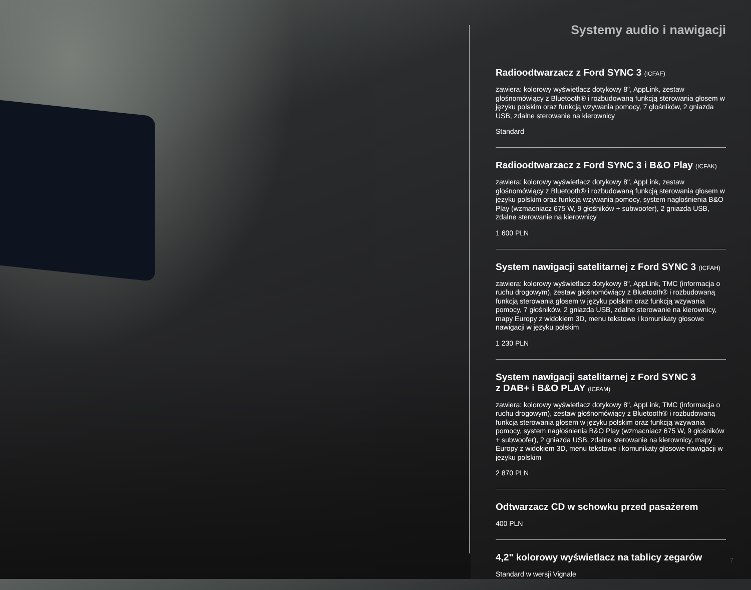Systemy audio i nawigacji
Radioodtwarzacz z Ford SYNC 3 (ICFAF)
zawiera: kolorowy wyświetlacz dotykowy 8", AppLink, zestaw głośnomówiący z Bluetooth® i rozbudowaną funkcją sterowania głosem w języku polskim oraz funkcją wzywania pomocy, 7 głośników, 2 gniazda USB, zdalne sterowanie na kierownicy
Standard
Radioodtwarzacz z Ford SYNC 3 i B&O Play (ICFAK)
zawiera: kolorowy wyświetlacz dotykowy 8", AppLink, zestaw głośnomówiący z Bluetooth® i rozbudowaną funkcją sterowania głosem w języku polskim oraz funkcją wzywania pomocy, system nagłośnienia B&O Play (wzmacniacz 675 W, 9 głośników + subwoofer), 2 gniazda USB, zdalne sterowanie na kierownicy
1 600 PLN
System nawigacji satelitarnej z Ford SYNC 3 (ICFAH)
zawiera: kolorowy wyświetlacz dotykowy 8", AppLink, TMC (informacja o ruchu drogowym), zestaw głośnomówiący z Bluetooth® i rozbudowaną funkcją sterowania głosem w języku polskim oraz funkcją wzywania pomocy, 7 głośników, 2 gniazda USB, zdalne sterowanie na kierownicy, mapy Europy z widokiem 3D, menu tekstowe i komunikaty głosowe nawigacji w języku polskim
1 230 PLN
System nawigacji satelitarnej z Ford SYNC 3
z DAB+ i B&O PLAY (ICFAM)
zawiera: kolorowy wyświetlacz dotykowy 8", AppLink, TMC (informacja o ruchu drogowym), zestaw głośnomówiący z Bluetooth® i rozbudowaną funkcją sterowania głosem w języku polskim oraz funkcją wzywania pomocy, system nagłośnienia B&O Play (wzmacniacz 675 W, 9 głośników + subwoofer), 2 gniazda USB, zdalne sterowanie na kierownicy, mapy Europy z widokiem 3D, menu tekstowe i komunikaty głosowe nawigacji w języku polskim
2 870 PLN
Odtwarzacz CD w schowku przed pasażerem
400 PLN
4,2" kolorowy wyświetlacz na tablicy zegarów
Standard w wersji Vignale
7